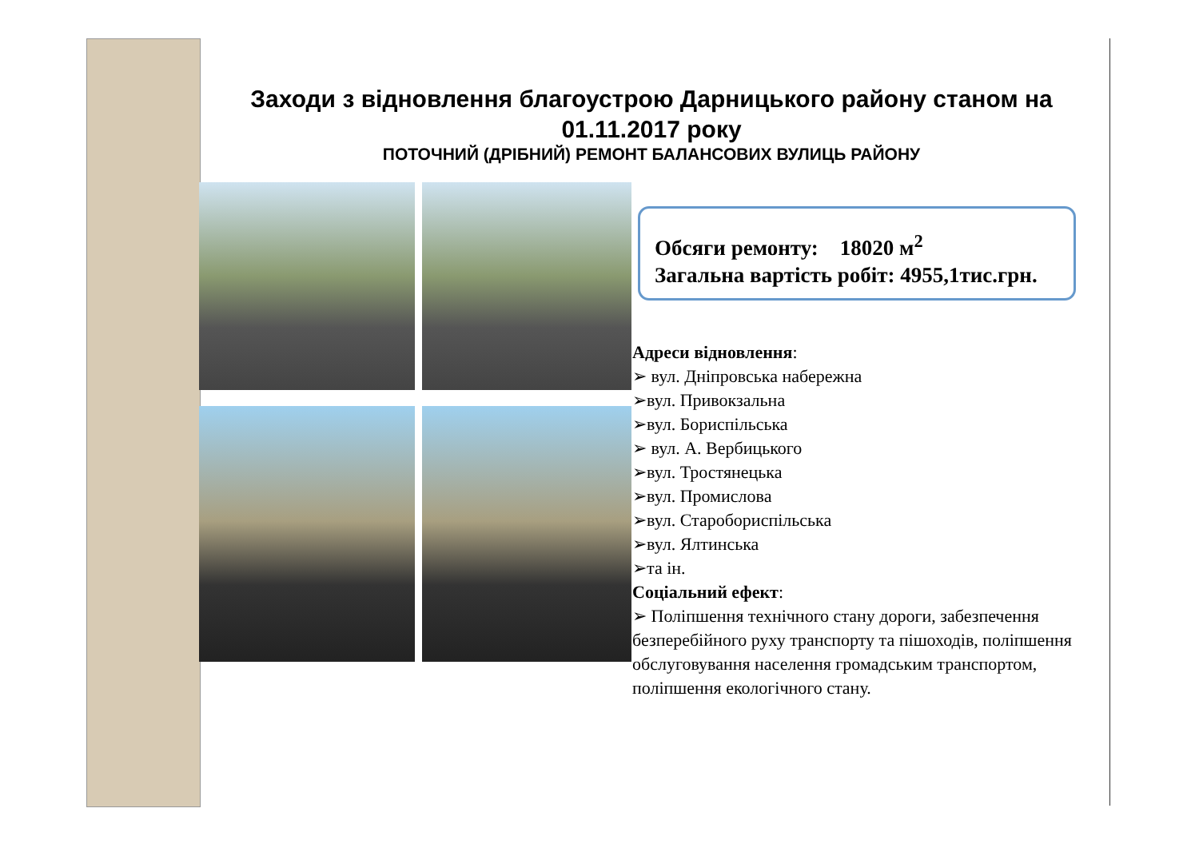Заходи з відновлення благоустрою Дарницького району станом на 01.11.2017 року
ПОТОЧНИЙ (ДРІБНИЙ) РЕМОНТ БАЛАНСОВИХ ВУЛИЦЬ РАЙОНУ
Обсяги ремонту: 18020 м<sup>2</sup>
Загальна вартість робіт: 4955,1тис.грн.
Адреси відновлення:
➢ вул. Дніпровська набережна
➢вул. Привокзальна
➢вул. Бориспільська
➢ вул. А. Вербицького
➢вул. Тростянецька
➢вул. Промислова
➢вул. Старобориспільська
➢вул. Ялтинська
➢та ін.
Соціальний ефект:
➢ Поліпшення технічного стану дороги, забезпечення безперебійного руху транспорту та пішоходів, поліпшення обслуговування населення громадським транспортом, поліпшення екологічного стану.